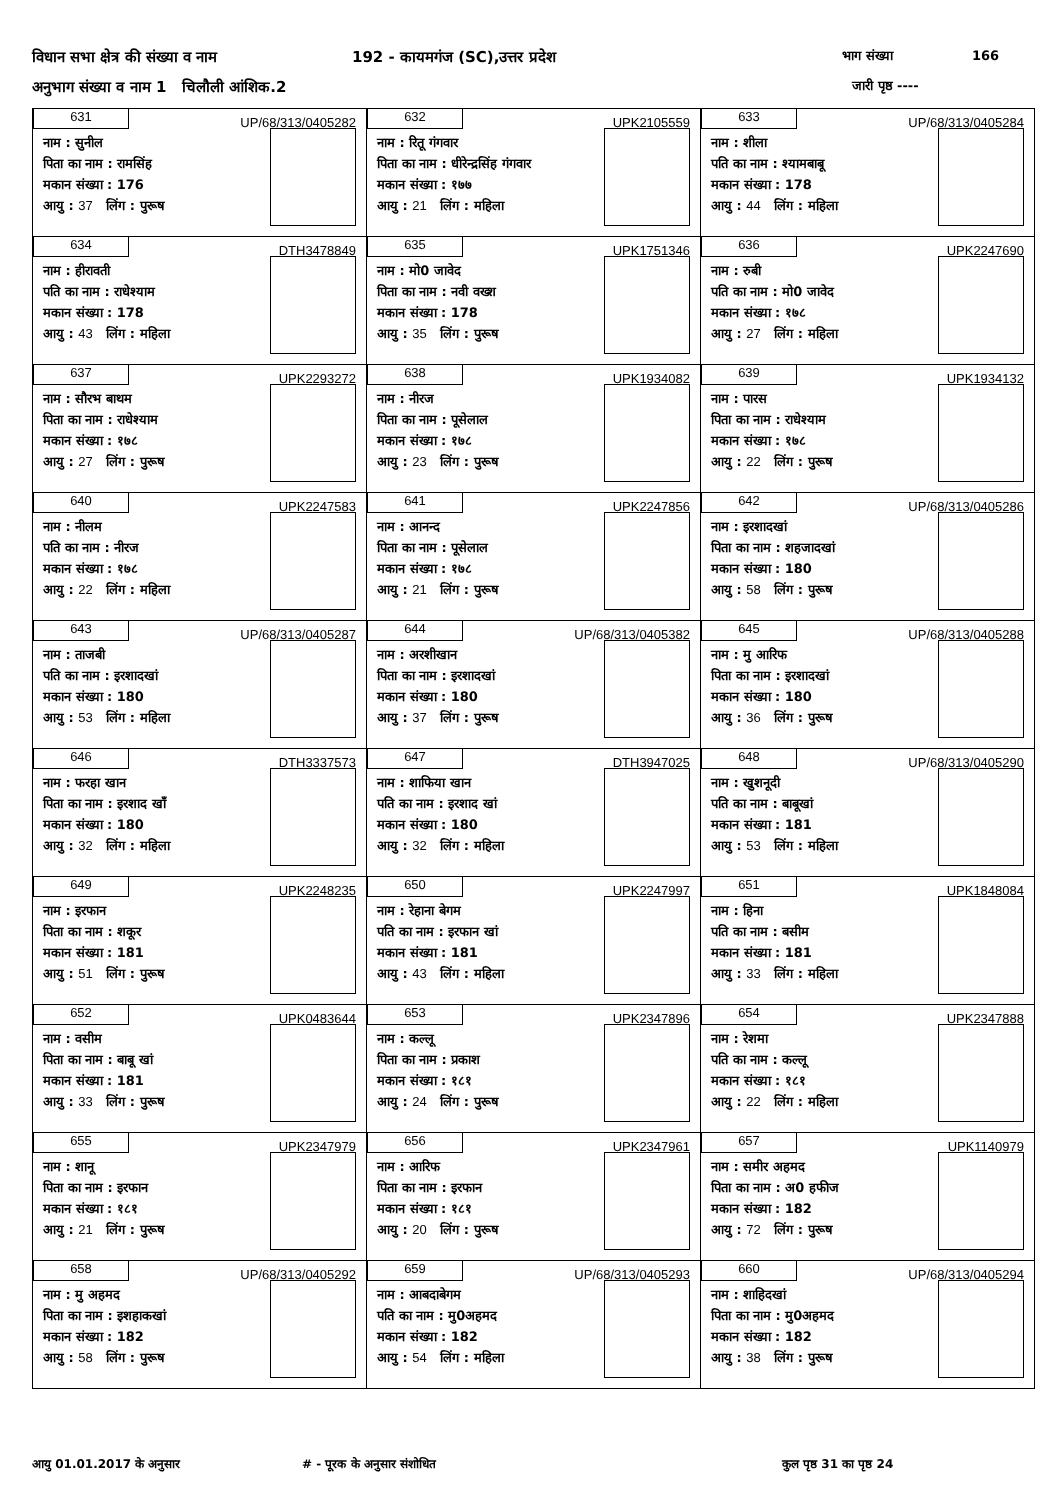विधान सभा क्षेत्र की संख्या व नाम 192 - कायमगंज (SC),उत्तर प्रदेश भाग संख्या 166
अनुभाग संख्या व नाम 1 चिलौली आंशिक.2 जारी पृष्ठ ----
| 631 UP/68/313/0405282 नाम : सुनील पिता का नाम : रामसिंह मकान संख्या : 176 आयु : 37 लिंग : पुरूष | 632 UPK2105559 नाम : रितू गंगवार पिता का नाम : धीरेन्द्रसिंह गंगवार मकान संख्या : १७७ आयु : 21 लिंग : महिला | 633 UP/68/313/0405284 नाम : शीला पति का नाम : श्यामबाबू मकान संख्या : 178 आयु : 44 लिंग : महिला |
| 634 DTH3478849 नाम : हीरावती पति का नाम : राधेश्याम मकान संख्या : 178 आयु : 43 लिंग : महिला | 635 UPK1751346 नाम : मो0 जावेद पिता का नाम : नवी वख्श मकान संख्या : 178 आयु : 35 लिंग : पुरूष | 636 UPK2247690 नाम : रुबी पति का नाम : मो0 जावेद मकान संख्या : १७८ आयु : 27 लिंग : महिला |
| 637 UPK2293272 नाम : सौरभ बाथम पिता का नाम : राधेश्याम मकान संख्या : १७८ आयु : 27 लिंग : पुरूष | 638 UPK1934082 नाम : नीरज पिता का नाम : पूसेलाल मकान संख्या : १७८ आयु : 23 लिंग : पुरूष | 639 UPK1934132 नाम : पारस पिता का नाम : राधेश्याम मकान संख्या : १७८ आयु : 22 लिंग : पुरूष |
| 640 UPK2247583 नाम : नीलम पति का नाम : नीरज मकान संख्या : १७८ आयु : 22 लिंग : महिला | 641 UPK2247856 नाम : आनन्द पिता का नाम : पूसेलाल मकान संख्या : १७८ आयु : 21 लिंग : पुरूष | 642 UP/68/313/0405286 नाम : इरशादखां पिता का नाम : शहजादखां मकान संख्या : 180 आयु : 58 लिंग : पुरूष |
| 643 UP/68/313/0405287 नाम : ताजबी पति का नाम : इरशादखां मकान संख्या : 180 आयु : 53 लिंग : महिला | 644 UP/68/313/0405382 नाम : अरशीखान पिता का नाम : इरशादखां मकान संख्या : 180 आयु : 37 लिंग : पुरूष | 645 UP/68/313/0405288 नाम : मु आरिफ पिता का नाम : इरशादखां मकान संख्या : 180 आयु : 36 लिंग : पुरूष |
| 646 DTH3337573 नाम : फरहा खान पिता का नाम : इरशाद खाँ मकान संख्या : 180 आयु : 32 लिंग : महिला | 647 DTH3947025 नाम : शाफिया खान पति का नाम : इरशाद खां मकान संख्या : 180 आयु : 32 लिंग : महिला | 648 UP/68/313/0405290 नाम : खुशनूदी पति का नाम : बाबूखां मकान संख्या : 181 आयु : 53 लिंग : महिला |
| 649 UPK2248235 नाम : इरफान पिता का नाम : शकूर मकान संख्या : 181 आयु : 51 लिंग : पुरूष | 650 UPK2247997 नाम : रेहाना बेगम पति का नाम : इरफान खां मकान संख्या : 181 आयु : 43 लिंग : महिला | 651 UPK1848084 नाम : हिना पति का नाम : बसीम मकान संख्या : 181 आयु : 33 लिंग : महिला |
| 652 UPK0483644 नाम : वसीम पिता का नाम : बाबू खां मकान संख्या : 181 आयु : 33 लिंग : पुरूष | 653 UPK2347896 नाम : कल्लू पिता का नाम : प्रकाश मकान संख्या : १८१ आयु : 24 लिंग : पुरूष | 654 UPK2347888 नाम : रेशमा पति का नाम : कल्लू मकान संख्या : १८१ आयु : 22 लिंग : महिला |
| 655 UPK2347979 नाम : शानू पिता का नाम : इरफान मकान संख्या : १८१ आयु : 21 लिंग : पुरूष | 656 UPK2347961 नाम : आरिफ पिता का नाम : इरफान मकान संख्या : १८१ आयु : 20 लिंग : पुरूष | 657 UPK1140979 नाम : समीर अहमद पिता का नाम : अ0 हफीज मकान संख्या : 182 आयु : 72 लिंग : पुरूष |
| 658 UP/68/313/0405292 नाम : मु अहमद पिता का नाम : इशहाकखां मकान संख्या : 182 आयु : 58 लिंग : पुरूष | 659 UP/68/313/0405293 नाम : आबदाबेगम पति का नाम : मु0अहमद मकान संख्या : 182 आयु : 54 लिंग : महिला | 660 UP/68/313/0405294 नाम : शाहिदखां पिता का नाम : मु0अहमद मकान संख्या : 182 आयु : 38 लिंग : पुरूष |
आयु 01.01.2017 के अनुसार # - पूरक के अनुसार संशोधित कुल पृष्ठ 31 का पृष्ठ 24